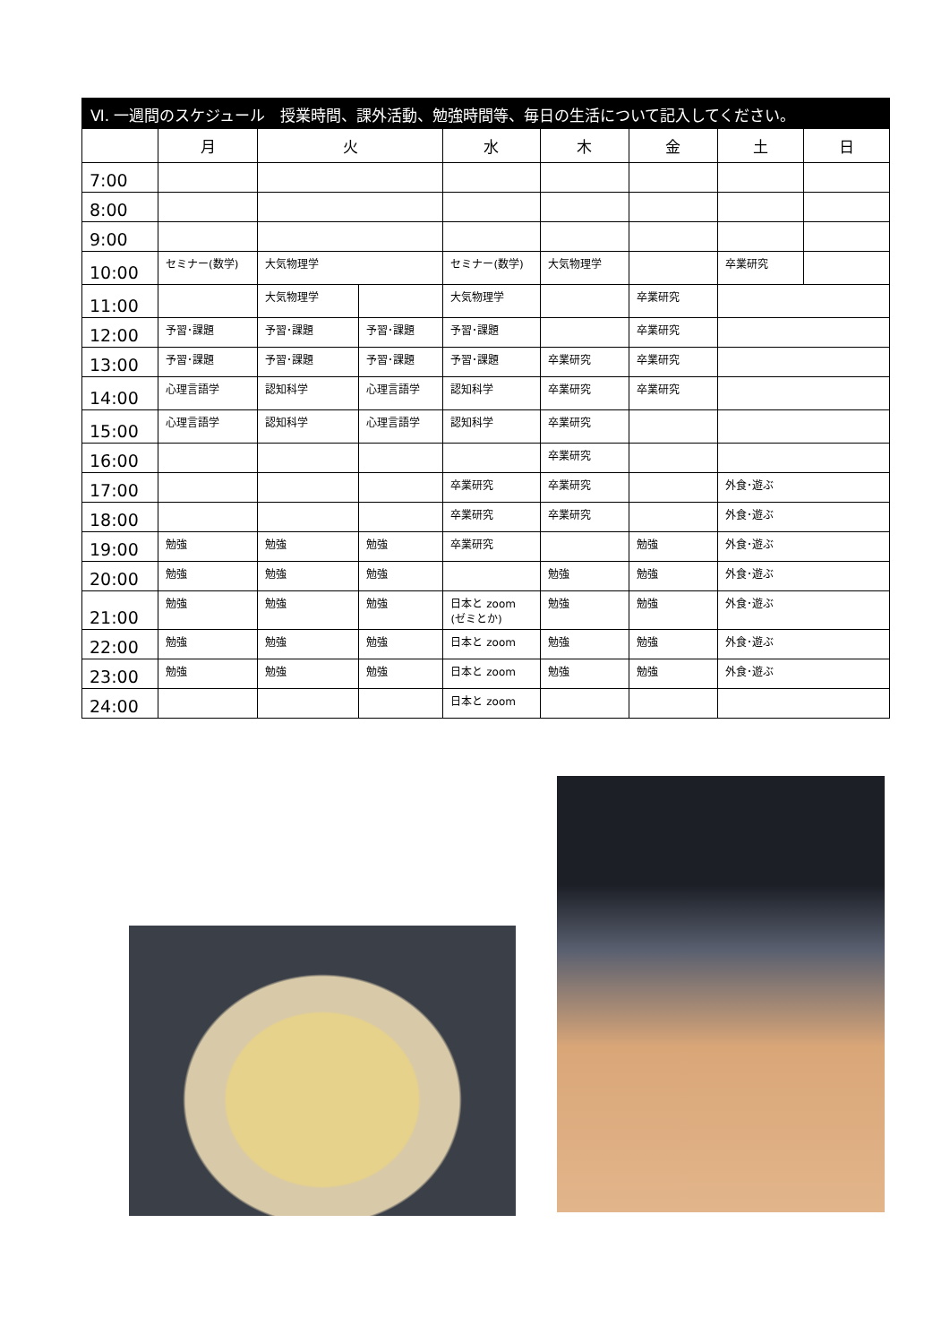Ⅵ. 一週間のスケジュール　授業時間、課外活動、勉強時間等、毎日の生活について記入してください。
| | 月 | 火 | | 水 | 木 | 金 | 土 | 日 |
| --- | --- | --- | --- | --- | --- | --- | --- | --- |
| 7:00 | | | | | | | | |
| 8:00 | | | | | | | | |
| 9:00 | | | | | | | | |
| 10:00 | セミナー(数学) | 大気物理学 | | セミナー(数学) | 大気物理学 | | 卒業研究 | |
| 11:00 | | 大気物理学 | | 大気物理学 | | 卒業研究 | | |
| 12:00 | 予習･課題 | 予習･課題 | 予習･課題 | 予習･課題 | | 卒業研究 | | |
| 13:00 | 予習･課題 | 予習･課題 | 予習･課題 | 予習･課題 | 卒業研究 | 卒業研究 | | |
| 14:00 | 心理言語学 | 認知科学 | 心理言語学 | 認知科学 | 卒業研究 | 卒業研究 | | |
| 15:00 | 心理言語学 | 認知科学 | 心理言語学 | 認知科学 | 卒業研究 | | | |
| 16:00 | | | | | 卒業研究 | | | |
| 17:00 | | | | 卒業研究 | 卒業研究 | | 外食･遊ぶ | |
| 18:00 | | | | 卒業研究 | 卒業研究 | | 外食･遊ぶ | |
| 19:00 | 勉強 | 勉強 | 勉強 | 卒業研究 | | 勉強 | 外食･遊ぶ | |
| 20:00 | 勉強 | 勉強 | 勉強 | | 勉強 | 勉強 | 外食･遊ぶ | |
| 21:00 | 勉強 | 勉強 | 勉強 | 日本と zoom (ゼミとか) | 勉強 | 勉強 | 外食･遊ぶ | |
| 22:00 | 勉強 | 勉強 | 勉強 | 日本と zoom | 勉強 | 勉強 | 外食･遊ぶ | |
| 23:00 | 勉強 | 勉強 | 勉強 | 日本と zoom | 勉強 | 勉強 | 外食･遊ぶ | |
| 24:00 | | | | 日本と zoom | | | | |